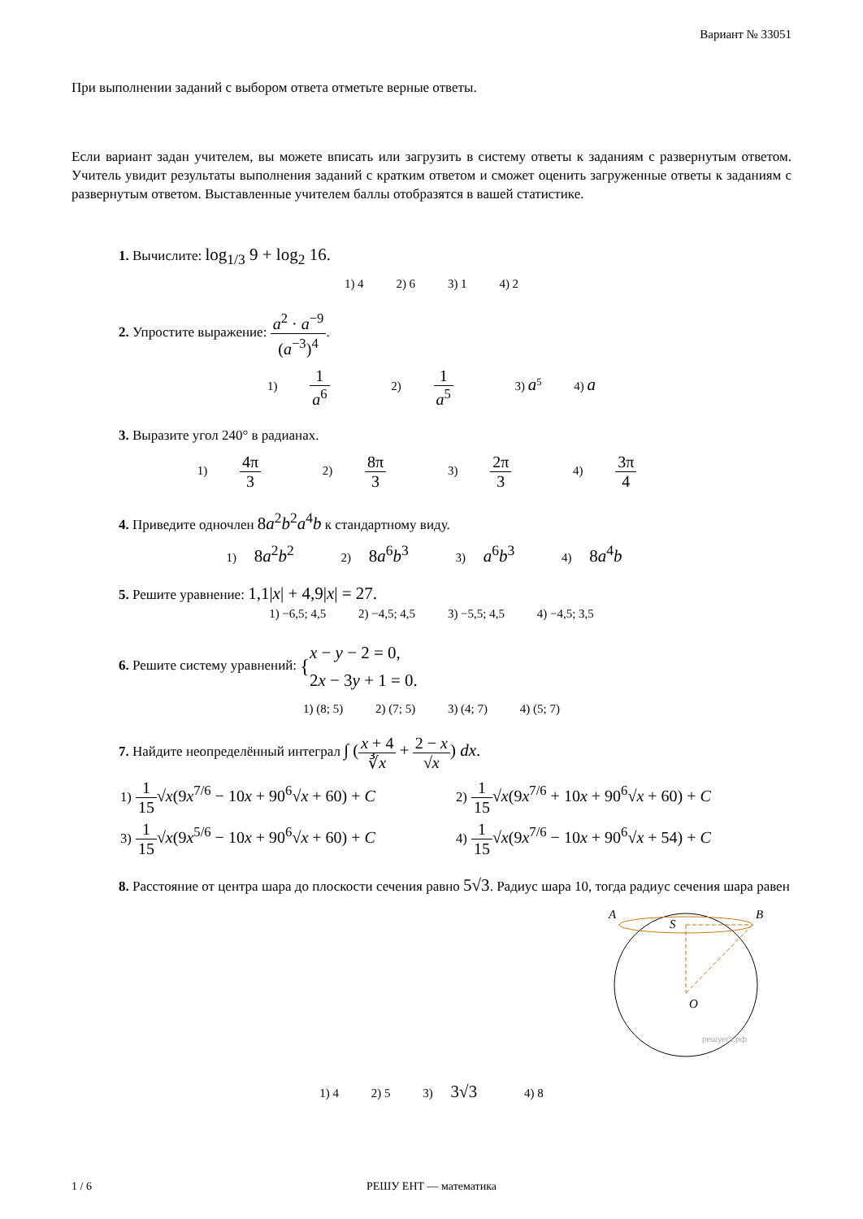Вариант № 33051
При выполнении заданий с выбором ответа отметьте верные ответы.
Если вариант задан учителем, вы можете вписать или загрузить в систему ответы к заданиям с развернутым ответом. Учитель увидит результаты выполнения заданий с кратким ответом и сможет оценить загруженные ответы к заданиям с развернутым ответом. Выставленные учителем баллы отобразятся в вашей статистике.
1. Вычислите: log<sub>1/3</sub> 9 + log<sub>2</sub> 16.
1) 4 2) 6 3) 1 4) 2
2. Упростите выражение: a<sup>2</sup> · a<sup>−9</sup> (a<sup>−3</sup>)<sup>4</sup>.
1) 1 a<sup>6</sup> 2) 1 a<sup>5</sup> 3) a<sup>5</sup> 4) a
3. Выразите угол 240° в радианах.
1) 4π 3 2) 8π 3 3) 2π 3 4) 3π 4
4. Приведите одночлен 8a<sup>2</sup>b<sup>2</sup>a<sup>4</sup>b к стандартному виду.
1) 8a<sup>2</sup>b<sup>2</sup> 2) 8a<sup>6</sup>b<sup>3</sup> 3) a<sup>6</sup>b<sup>3</sup> 4) 8a<sup>4</sup>b
5. Решите уравнение: 1,1|x| + 4,9|x| = 27.
1) −6,5; 4,5 2) −4,5; 4,5 3) −5,5; 4,5 4) −4,5; 3,5
6. Решите систему уравнений: {x − y − 2 = 0,
2x − 3y + 1 = 0.
1) (8; 5) 2) (7; 5) 3) (4; 7) 4) (5; 7)
7. Найдите неопределённый интеграл ∫ (x + 4 ∛x + 2 − x √x) dx.
1) 1 15√x(9x<sup>7/6</sup> − 10x + 90<sup>6</sup>√x + 60) + C
2) 1 15√x(9x<sup>7/6</sup> + 10x + 90<sup>6</sup>√x + 60) + C
3) 1 15√x(9x<sup>5/6</sup> − 10x + 90<sup>6</sup>√x + 60) + C
4) 1 15√x(9x<sup>7/6</sup> − 10x + 90<sup>6</sup>√x + 54) + C
8. Расстояние от центра шара до плоскости сечения равно 5√3. Радиус шара 10, тогда радиус сечения шара равен
A
B
S
O
решуегэ.рф
1) 4 2) 5 3) 3√3 4) 8
1 / 6 РЕШУ ЕНТ — математика